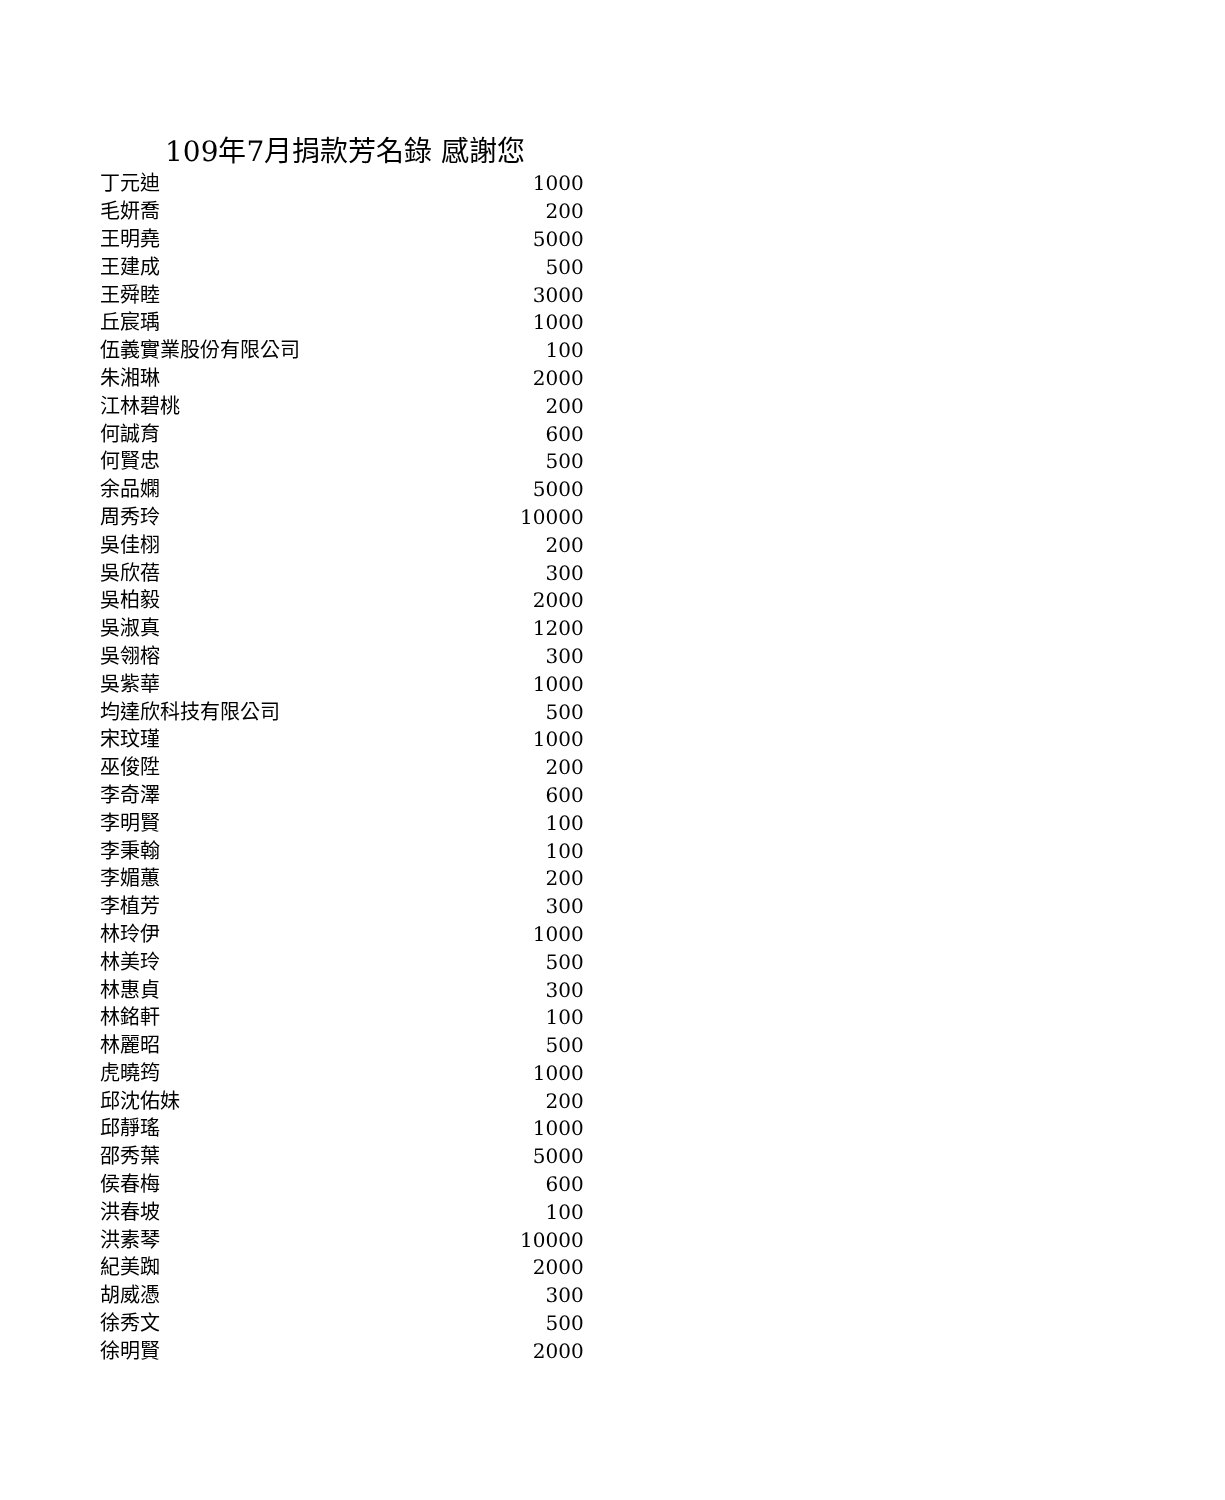109年7月捐款芳名錄 感謝您
| 丁元迪 | 1000 |
| 毛妍喬 | 200 |
| 王明堯 | 5000 |
| 王建成 | 500 |
| 王舜睦 | 3000 |
| 丘宸瑀 | 1000 |
| 伍義實業股份有限公司 | 100 |
| 朱湘琳 | 2000 |
| 江林碧桃 | 200 |
| 何誠育 | 600 |
| 何賢忠 | 500 |
| 余品嫻 | 5000 |
| 周秀玲 | 10000 |
| 吳佳栩 | 200 |
| 吳欣蓓 | 300 |
| 吳柏毅 | 2000 |
| 吳淑真 | 1200 |
| 吳翎榕 | 300 |
| 吳紫華 | 1000 |
| 均達欣科技有限公司 | 500 |
| 宋玟瑾 | 1000 |
| 巫俊陞 | 200 |
| 李奇澤 | 600 |
| 李明賢 | 100 |
| 李秉翰 | 100 |
| 李媚蕙 | 200 |
| 李植芳 | 300 |
| 林玲伊 | 1000 |
| 林美玲 | 500 |
| 林惠貞 | 300 |
| 林銘軒 | 100 |
| 林麗昭 | 500 |
| 虎曉筠 | 1000 |
| 邱沈佑妹 | 200 |
| 邱靜瑤 | 1000 |
| 邵秀葉 | 5000 |
| 侯春梅 | 600 |
| 洪春坡 | 100 |
| 洪素琴 | 10000 |
| 紀美踟 | 2000 |
| 胡威憑 | 300 |
| 徐秀文 | 500 |
| 徐明賢 | 2000 |